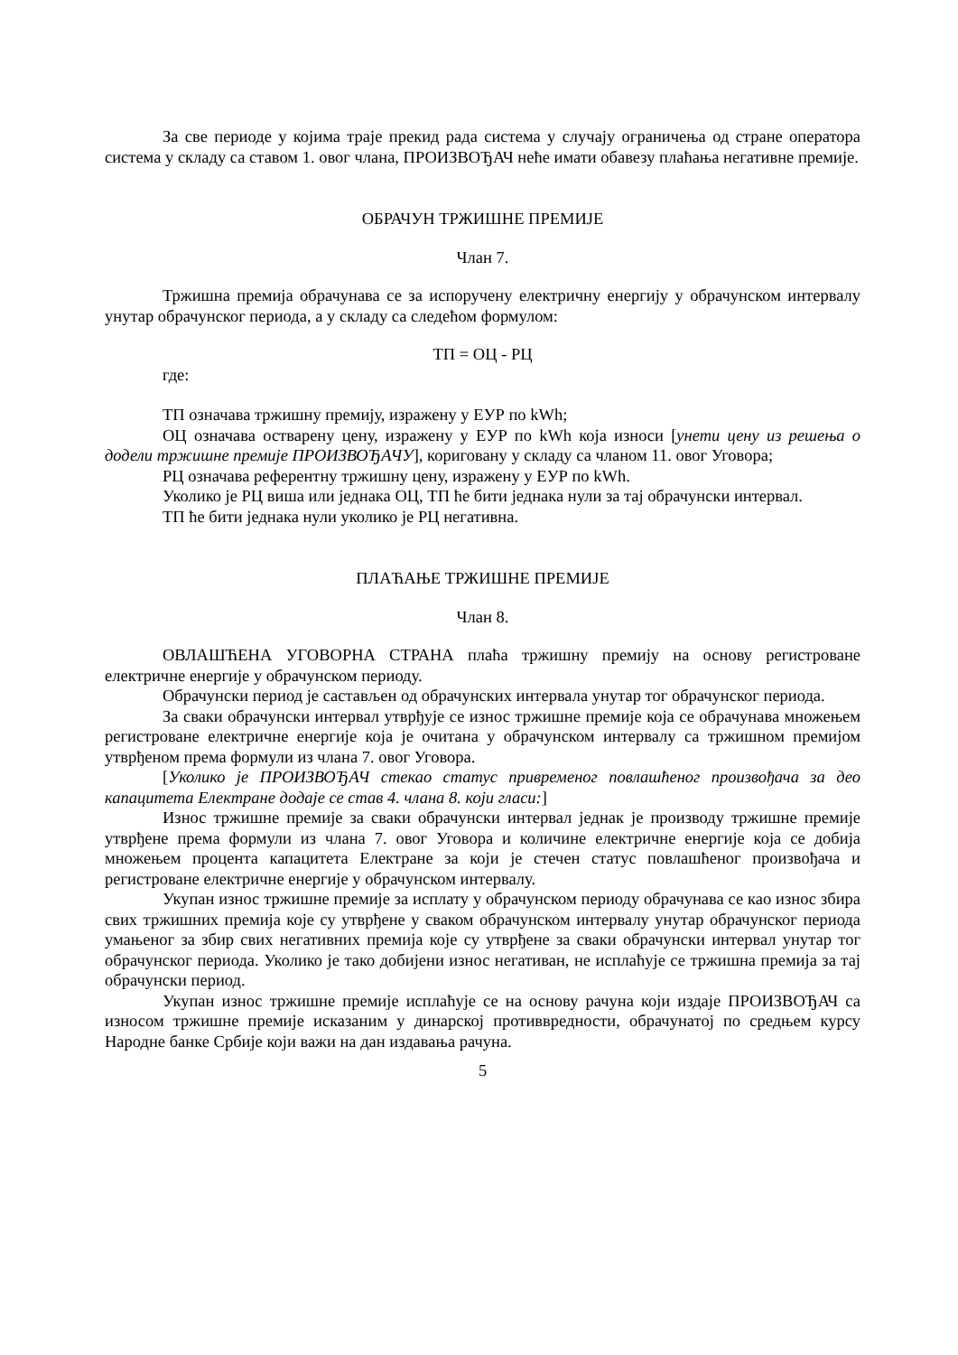За све периоде у којима траје прекид рада система у случају ограничења од стране оператора система у складу са ставом 1. овог члана, ПРОИЗВОЂАЧ неће имати обавезу плаћања негативне премије.
ОБРАЧУН ТРЖИШНЕ ПРЕМИЈЕ
Члан 7.
Тржишна премија обрачунава се за испоручену електричну енергију у обрачунском интервалу унутар обрачунског периода, а у складу са следећом формулом:
ТП = ОЦ - РЦ
где:
ТП означава тржишну премију, изражену у ЕУР по kWh;
ОЦ означава остварену цену, изражену у ЕУР по kWh која износи [унети цену из решења о додели тржишне премије ПРОИЗВОЂАЧУ], кориговану у складу са чланом 11. овог Уговора;
РЦ означава референтну тржишну цену, изражену у ЕУР по kWh.
Уколико је РЦ виша или једнака ОЦ, ТП ће бити једнака нули за тај обрачунски интервал.
ТП ће бити једнака нули уколико је РЦ негативна.
ПЛАЋАЊЕ ТРЖИШНЕ ПРЕМИЈЕ
Члан 8.
ОВЛАШЋЕНА УГОВОРНА СТРАНА плаћа тржишну премију на основу регистроване електричне енергије у обрачунском периоду.
Обрачунски период је састављен од обрачунских интервала унутар тог обрачунског периода.
За сваки обрачунски интервал утврђује се износ тржишне премије која се обрачунава множењем регистроване електричне енергије која је очитана у обрачунском интервалу са тржишном премијом утврђеном према формули из члана 7. овог Уговора.
[Уколико је ПРОИЗВОЂАЧ стекао статус привременог повлашћеног произвођача за део капацитета Електране додаје се став 4. члана 8. који гласи:]
Износ тржишне премије за сваки обрачунски интервал једнак је производу тржишне премије утврђене према формули из члана 7. овог Уговора и количине електричне енергије која се добија множењем процента капацитета Електране за који је стечен статус повлашћеног произвођача и регистроване електричне енергије у обрачунском интервалу.
Укупан износ тржишне премије за исплату у обрачунском периоду обрачунава се као износ збира свих тржишних премија које су утврђене у сваком обрачунском интервалу унутар обрачунског периода умањеног за збир свих негативних премија које су утврђене за сваки обрачунски интервал унутар тог обрачунског периода. Уколико је тако добијени износ негативан, не исплаћује се тржишна премија за тај обрачунски период.
Укупан износ тржишне премије исплаћује се на основу рачуна који издаје ПРОИЗВОЂАЧ са износом тржишне премије исказаним у динарској противвредности, обрачунатој по средњем курсу Народне банке Србије који важи на дан издавања рачуна.
5